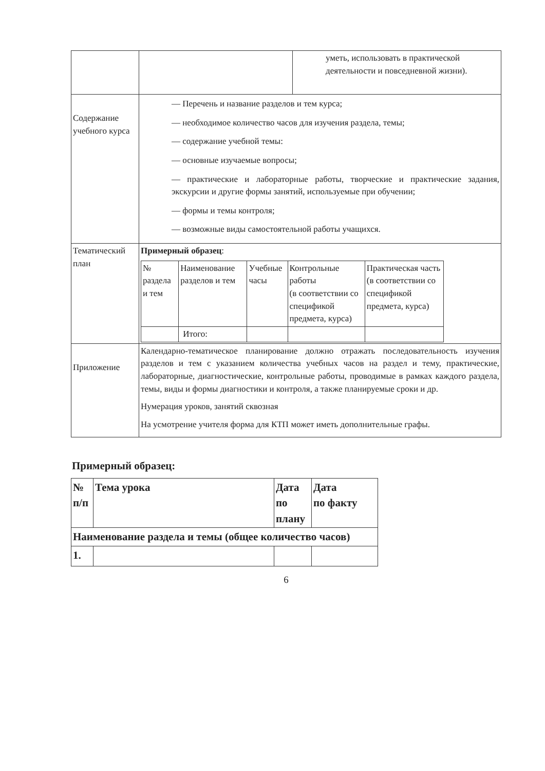| | | уметь, использовать в практической деятельности и повседневной жизни). |
| Содержание учебного курса | — Перечень и название разделов и тем курса; — необходимое количество часов для изучения раздела, темы; — содержание учебной темы: — основные изучаемые вопросы; — практические и лабораторные работы, творческие и практические задания, экскурсии и другие формы занятий, используемые при обучении; — формы и темы контроля; — возможные виды самостоятельной работы учащихся. | |
| Тематический план | Примерный образец : / № раздела и тем / Наименование разделов и тем / Учебные часы / Контрольные работы (в соответствии со спецификой предмета, курса) / Практическая часть (в соответствии со спецификой предмета, курса) / / --- / --- / --- / --- / --- / / / Итого: / / / / | |
| Приложение | Календарно-тематическое планирование должно отражать последовательность изучения разделов и тем с указанием количества учебных часов на раздел и тему, практические, лабораторные, диагностические, контрольные работы, проводимые в рамках каждого раздела, темы, виды и формы диагностики и контроля, а также планируемые сроки и др. Нумерация уроков, занятий сквозная На усмотрение учителя форма для КТП может иметь дополнительные графы. | |
Примерный образец:
| № п/п | Тема урока | Дата по плану | Дата по факту |
| --- | --- | --- | --- |
| Наименование раздела и темы (общее количество часов) | | | |
| 1. | | | |
6